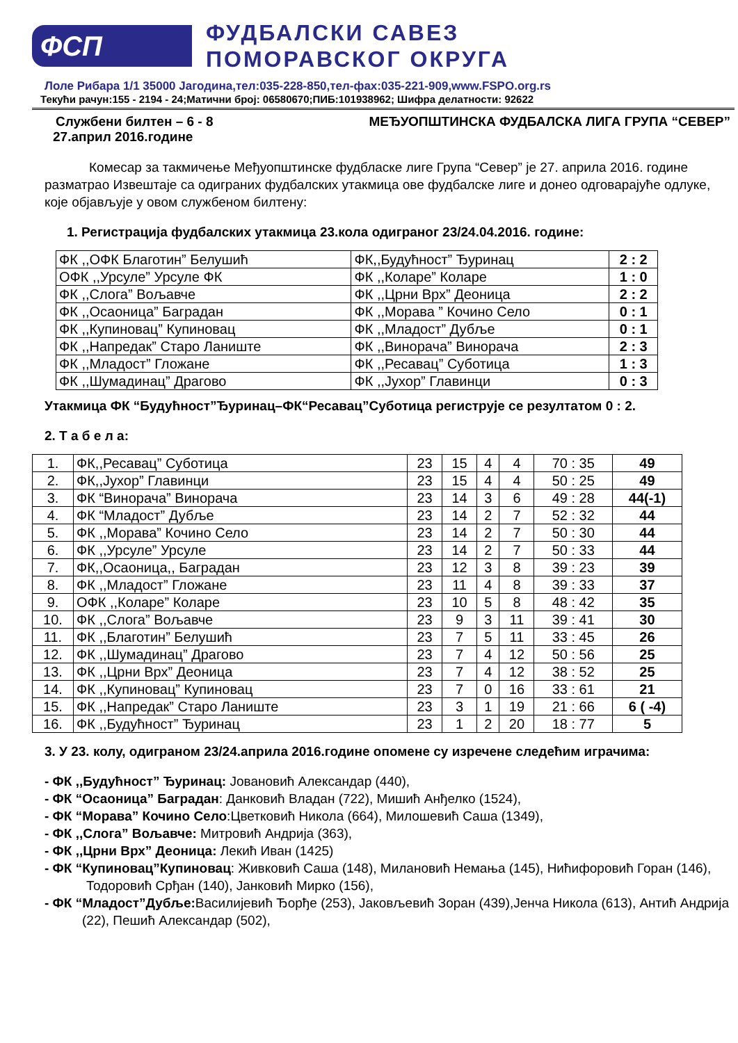ФСП
ФУДБАЛСКИ САВЕЗ
ПОМОРАВСКОГ ОКРУГА
Лоле Рибара 1/1 35000 Јагодина,тел:035-228-850,тел-фах:035-221-909,www.FSPO.org.rs
Текући рачун:155 - 2194 - 24;Матични број: 06580670;ПИБ:101938962; Шифра делатности: 92622
Службени билтен – 6 - 8 МЕЂУОПШТИНСКА ФУДБАЛСКА ЛИГА ГРУПА “СЕВЕР”
27.април 2016.године
Комесар за такмичење Међуопштинске фудбласке лиге Група “Север” је 27. априла 2016. године разматрао Извештаје са одиграних фудбалских утакмица ове фудбалске лиге и донео одговарајуће одлуке, које објављује у овом службеном билтену:
1. Регистрација фудбалских утакмица 23.кола одиграног 23/24.04.2016. године:
| ФК ,,ОФК Благотин” Белушић | ФК,,Будућност” Ђуринац | 2 : 2 |
| ОФК ,,Урсуле” Урсуле ФК | ФК ,,Коларе” Коларе | 1 : 0 |
| ФК ,,Слога” Вољавче | ФК ,,Црни Врх” Деоница | 2 : 2 |
| ФК ,,Осаоница” Баградан | ФК ,,Морава ” Кочино Село | 0 : 1 |
| ФК ,,Купиновац” Купиновац | ФК ,,Младост” Дубље | 0 : 1 |
| ФК ,,Напредак” Старо Ланиште | ФК ,,Винорача” Винорача | 2 : 3 |
| ФК ,,Младост” Гложане | ФК ,,Ресавац” Суботица | 1 : 3 |
| ФК ,,Шумадинац” Драгово | ФК ,,Јухор” Главинци | 0 : 3 |
Утакмица ФК “Будућност”Ђуринац–ФК“Ресавац”Суботица региструје се резултатом 0 : 2.
2. Т а б е л а:
| 1. | ФК,,Ресавац” Суботица | 23 | 15 | 4 | 4 | 70 : 35 | 49 |
| 2. | ФК,,Јухор” Главинци | 23 | 15 | 4 | 4 | 50 : 25 | 49 |
| 3. | ФК “Винорача” Винорача | 23 | 14 | 3 | 6 | 49 : 28 | 44(-1) |
| 4. | ФК “Младост” Дубље | 23 | 14 | 2 | 7 | 52 : 32 | 44 |
| 5. | ФК ,,Морава” Кочино Село | 23 | 14 | 2 | 7 | 50 : 30 | 44 |
| 6. | ФК ,,Урсуле” Урсуле | 23 | 14 | 2 | 7 | 50 : 33 | 44 |
| 7. | ФК,,Осаоница,, Баградан | 23 | 12 | 3 | 8 | 39 : 23 | 39 |
| 8. | ФК ,,Младост” Гложане | 23 | 11 | 4 | 8 | 39 : 33 | 37 |
| 9. | ОФК ,,Коларе” Коларе | 23 | 10 | 5 | 8 | 48 : 42 | 35 |
| 10. | ФК ,,Слога” Вољавче | 23 | 9 | 3 | 11 | 39 : 41 | 30 |
| 11. | ФК ,,Благотин” Белушић | 23 | 7 | 5 | 11 | 33 : 45 | 26 |
| 12. | ФК ,,Шумадинац” Драгово | 23 | 7 | 4 | 12 | 50 : 56 | 25 |
| 13. | ФК ,,Црни Врх” Деоница | 23 | 7 | 4 | 12 | 38 : 52 | 25 |
| 14. | ФК ,,Купиновац” Купиновац | 23 | 7 | 0 | 16 | 33 : 61 | 21 |
| 15. | ФК ,,Напредак” Старо Ланиште | 23 | 3 | 1 | 19 | 21 : 66 | 6 ( -4) |
| 16. | ФК ,,Будућност” Ђуринац | 23 | 1 | 2 | 20 | 18 : 77 | 5 |
3. У 23. колу, одиграном 23/24.априла 2016.године опомене су изречене следећим играчима:
- ФК ,,Будућност” Ђуринац: Јовановић Александар (440),
- ФК “Осаоница” Баградан: Данковић Владан (722), Мишић Анђелко (1524),
- ФК “Морава” Кочино Село:Цветковић Никола (664), Милошевић Саша (1349),
- ФК ,,Слога” Вољавче: Митровић Андрија (363),
- ФК ,,Црни Врх” Деоница: Лекић Иван (1425)
- ФК “Купиновац”Купиновац: Живковић Саша (148), Милановић Немања (145), Нићифоровић Горан (146), Тодоровић Срђан (140), Јанковић Мирко (156),
- ФК “Младост”Дубље: Василијевић Ђорђе (253), Јаковљевић Зоран (439),Јенча Никола (613), Антић Андрија (22), Пешић Александар (502),